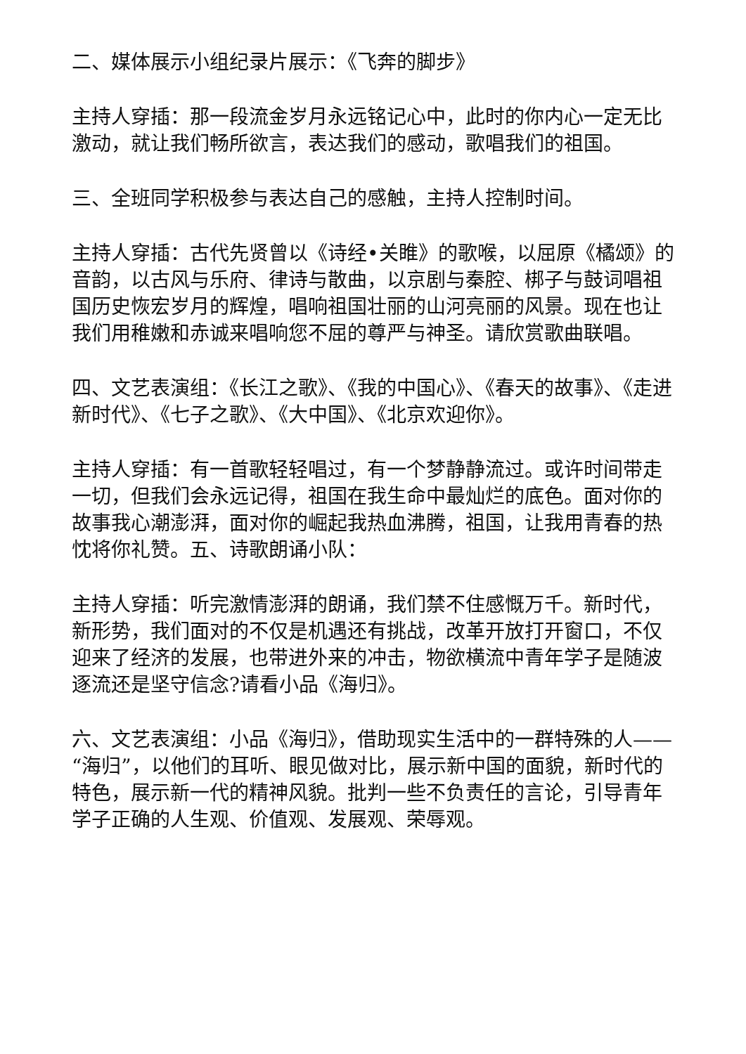二、媒体展示小组纪录片展示：《飞奔的脚步》
主持人穿插：那一段流金岁月永远铭记心中，此时的你内心一定无比激动，就让我们畅所欲言，表达我们的感动，歌唱我们的祖国。
三、全班同学积极参与表达自己的感触，主持人控制时间。
主持人穿插：古代先贤曾以《诗经•关睢》的歌喉，以屈原《橘颂》的音韵，以古风与乐府、律诗与散曲，以京剧与秦腔、梆子与鼓词唱祖国历史恢宏岁月的辉煌，唱响祖国壮丽的山河亮丽的风景。现在也让我们用稚嫩和赤诚来唱响您不屈的尊严与神圣。请欣赏歌曲联唱。
四、文艺表演组：《长江之歌》、《我的中国心》、《春天的故事》、《走进新时代》、《七子之歌》、《大中国》、《北京欢迎你》。
主持人穿插：有一首歌轻轻唱过，有一个梦静静流过。或许时间带走一切，但我们会永远记得，祖国在我生命中最灿烂的底色。面对你的故事我心潮澎湃，面对你的崛起我热血沸腾，祖国，让我用青春的热忱将你礼赞。五、诗歌朗诵小队：
主持人穿插：听完激情澎湃的朗诵，我们禁不住感慨万千。新时代，新形势，我们面对的不仅是机遇还有挑战，改革开放打开窗口，不仅迎来了经济的发展，也带进外来的冲击，物欲横流中青年学子是随波逐流还是坚守信念?请看小品《海归》。
六、文艺表演组：小品《海归》，借助现实生活中的一群特殊的人——“海归”，以他们的耳听、眼见做对比，展示新中国的面貌，新时代的特色，展示新一代的精神风貌。批判一些不负责任的言论，引导青年学子正确的人生观、价值观、发展观、荣辱观。